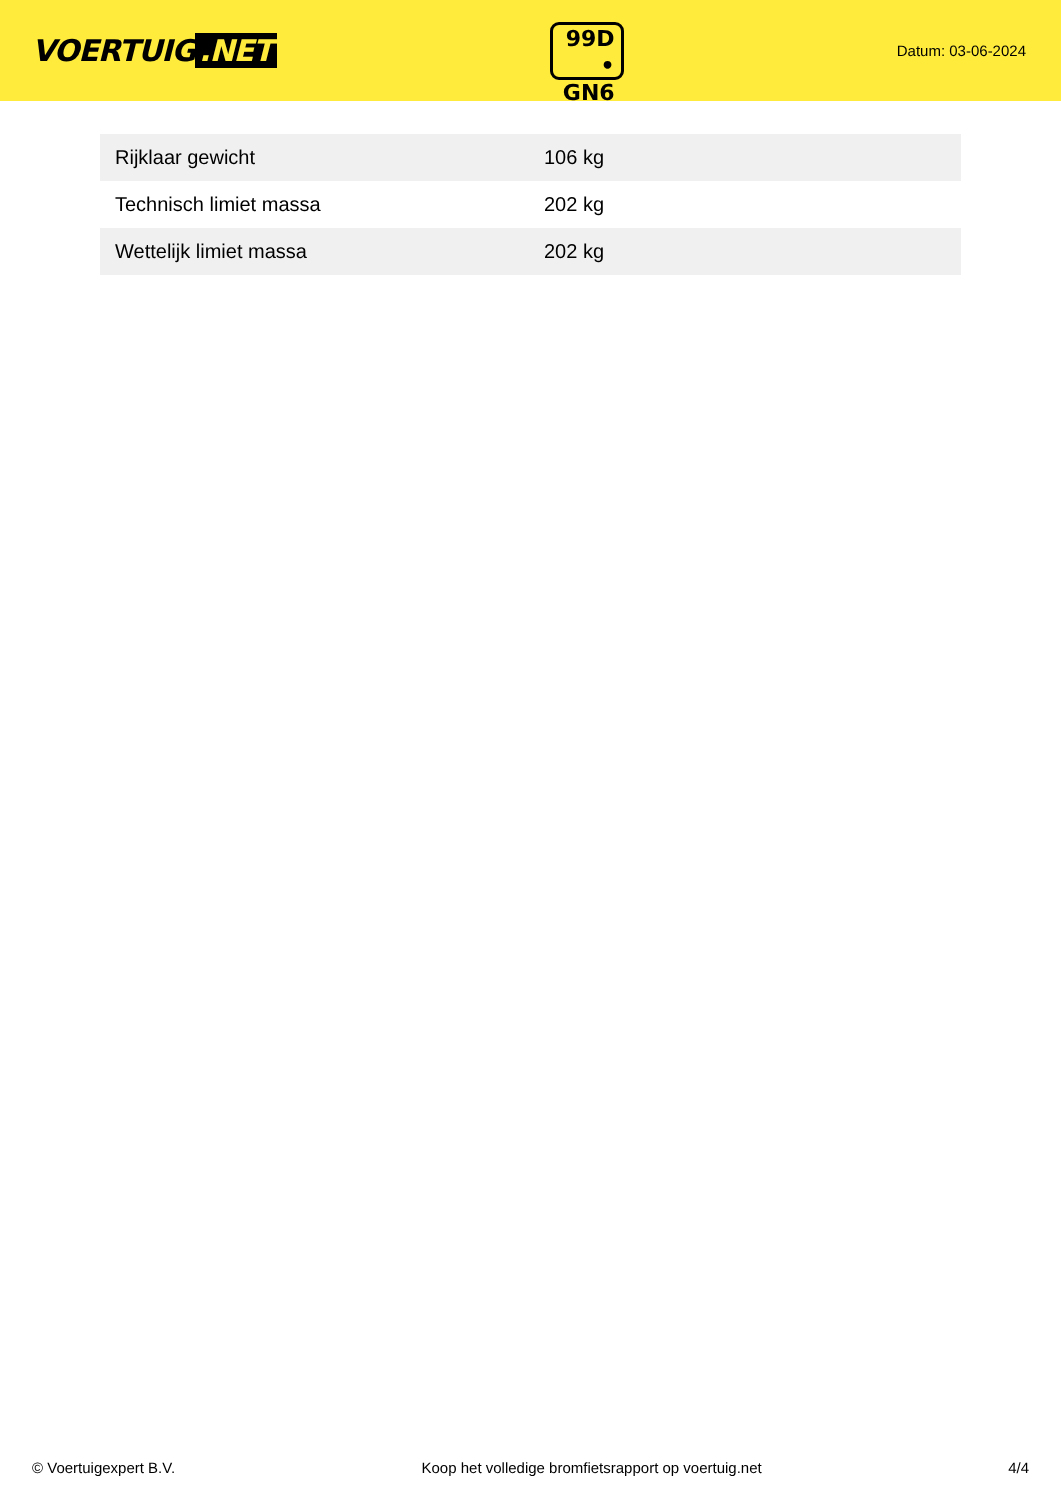VOERTUIG.NET
99D
• GN6
Datum: 03-06-2024
| Rijklaar gewicht | 106 kg |
| Technisch limiet massa | 202 kg |
| Wettelijk limiet massa | 202 kg |
© Voertuigexpert B.V. Koop het volledige bromfietsrapport op voertuig.net 4/4